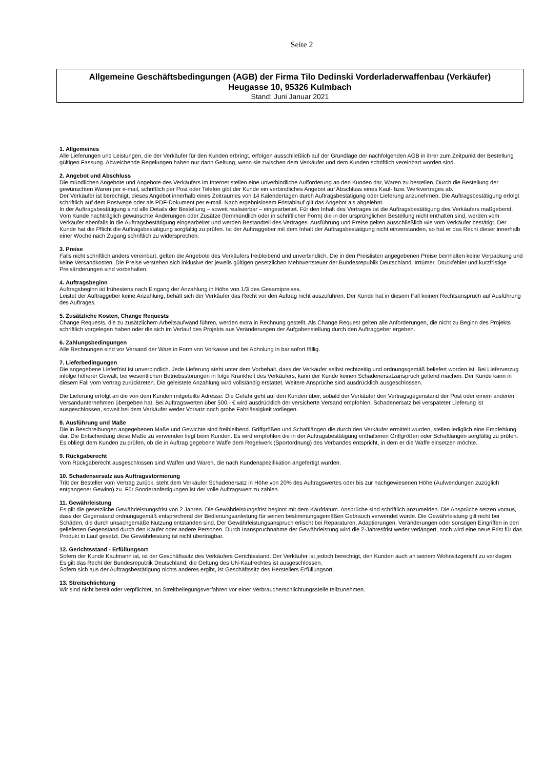Seite 2
Allgemeine Geschäftsbedingungen (AGB) der Firma Tilo Dedinski Vorderladerwaffenbau (Verkäufer)
Heugasse 10, 95326 Kulmbach
Stand: Juni Januar 2021
1. Allgemeines
Alle Lieferungen und Leistungen, die der Verkäufer für den Kunden erbringt, erfolgen ausschließlich auf der Grundlage der nachfolgenden AGB in ihrer zum Zeitpunkt der Bestellung gültigen Fassung. Abweichende Regelungen haben nur dann Geltung, wenn sie zwischen dem Verkäufer und dem Kunden schriftlich vereinbart worden sind.
2. Angebot und Abschluss
Die mündlichen Angebote und Angebote des Verkäufers im Internet stellen eine unverbindliche Aufforderung an den Kunden dar, Waren zu bestellen. Durch die Bestellung der gewünschten Waren per e-mail, schriftlich per Post oder Telefon gibt der Kunde ein verbindliches Angebot auf Abschluss eines Kauf- bzw. Werkvertrages ab.
Der Verkäufer ist berechtigt, dieses Angebot innerhalb eines Zeitraumes von 14 Kalendertagen durch Auftragsbestätigung oder Lieferung anzunehmen. Die Auftragsbestätigung erfolgt schriftlich auf dem Postwege oder als PDF-Dokument per e-mail. Nach ergebnislosem Fristablauf gilt das Angebot als abgelehnt.
In der Auftragsbestätigung sind alle Details der Bestellung – soweit realisierbar – eingearbeitet. Für den Inhalt des Vertrages ist die Auftragsbestätigung des Verkäufers maßgebend.
Vom Kunde nachträglich gewünschte Änderungen oder Zusätze (fernmündlich oder in schriftlicher Form) die in der ursprünglichen Bestellung nicht enthalten sind, werden vom Verkäufer ebenfalls in die Auftragsbestätigung eingearbeitet und werden Bestandteil des Vertrages. Ausführung und Preise gelten ausschließlich wie vom Verkäufer bestätigt. Der Kunde hat die Pflicht die Auftragsbestätigung sorgfältig zu prüfen. Ist der Auftraggeber mit dem Inhalt der Auftragsbestätigung nicht einverstanden, so hat er das Recht dieser innerhalb einer Woche nach Zugang schriftlich zu widersprechen.
3. Preise
Falls nicht schriftlich anders vereinbart, gelten die Angebote des Verkäufers freibleibend und unverbindlich. Die in den Preislisten angegebenen Preise beinhalten keine Verpackung und keine Versandkosten. Die Preise verstehen sich inklusive der jeweils gültigen gesetzlichen Mehrwertsteuer der Bundesrepublik Deutschland. Irrtümer, Druckfehler und kurzfristige Preisänderungen sind vorbehalten.
4. Auftragsbeginn
Auftragsbeginn ist frühestens nach Eingang der Anzahlung in Höhe von 1/3 des Gesamtpreises.
Leistet der Auftraggeber keine Anzahlung, behält sich der Verkäufer das Recht vor den Auftrag nicht auszuführen. Der Kunde hat in diesem Fall keinen Rechtsanspruch auf Ausführung des Auftrages.
5. Zusätzliche Kosten, Change Requests
Change Requests, die zu zusätzlichem Arbeitsaufwand führen, werden extra in Rechnung gestellt. Als Change Request gelten alle Anforderungen, die nicht zu Beginn des Projekts schriftlich vorgelegen haben oder die sich im Verlauf des Projekts aus Veränderungen der Aufgabenstellung durch den Auftraggeber ergeben.
6. Zahlungsbedingungen
Alle Rechnungen sind vor Versand der Ware in Form von Vorkasse und bei Abholung in bar sofort fällig.
7. Lieferbedingungen
Die angegebene Lieferfrist ist unverbindlich. Jede Lieferung steht unter dem Vorbehalt, dass der Verkäufer selbst rechtzeitig und ordnungsgemäß beliefert worden ist. Bei Lieferverzug infolge höherer Gewalt, bei wesentlichen Betriebsstörungen in folge Krankheit des Verkäufers, kann der Kunde keinen Schadenersatzanspruch geltend machen. Der Kunde kann in diesem Fall vom Vertrag zurücktreten. Die geleistete Anzahlung wird vollständig erstattet. Weitere Ansprüche sind ausdrücklich ausgeschlossen.
Die Lieferung erfolgt an die von dem Kunden mitgeteilte Adresse. Die Gefahr geht auf den Kunden über, sobald der Verkäufer den Vertragsgegenstand der Post oder einem anderen Versandunternehmen übergeben hat. Bei Auftragswerten über 500,- € wird ausdrücklich der versicherte Versand empfohlen. Schadenersatz bei verspäteter Lieferung ist ausgeschlossen, soweit bei dem Verkäufer weder Vorsatz noch grobe Fahrlässigkeit vorliegen.
8. Ausführung und Maße
Die in Beschreibungen angegebenen Maße und Gewichte sind freibleibend. Griffgrößen und Schaftlängen die durch den Verkäufer ermittelt wurden, stellen lediglich eine Empfehlung dar. Die Entscheidung diese Maße zu verwenden liegt beim Kunden. Es wird empfohlen die in der Auftragsbestätigung enthaltenen Griffgrößen oder Schaftlängen sorgfältig zu prüfen. Es obliegt dem Kunden zu prüfen, ob die in Auftrag gegebene Waffe dem Regelwerk (Sportordnung) des Verbandes entspricht, in dem er die Waffe einsetzen möchte.
9. Rückgaberecht
Vom Rückgaberecht ausgeschlossen sind Waffen und Waren, die nach Kundenspezifikation angefertigt wurden.
10. Schadensersatz aus Auftragsstornierung
Tritt der Besteller vom Vertrag zurück, steht dem Verkäufer Schadenersatz in Höhe von 20% des Auftragswertes oder bis zur nachgewiesenen Höhe (Aufwendungen zuzüglich entgangener Gewinn) zu. Für Sonderanfertigungen ist der volle Auftragswert zu zahlen.
11. Gewährleistung
Es gilt die gesetzliche Gewährleistungsfrist von 2 Jahren. Die Gewährleistungsfrist beginnt mit dem Kaufdatum. Ansprüche sind schriftlich anzumelden. Die Ansprüche setzen voraus, dass der Gegenstand ordnungsgemäß entsprechend der Bedienungsanleitung für seinen bestimmungsgemäßen Gebrauch verwendet wurde. Die Gewährleistung gilt nicht bei Schäden, die durch unsachgemäße Nutzung entstanden sind. Der Gewährleistungsanspruch erlischt bei Reparaturen, Adaptierungen, Veränderungen oder sonstigen Eingriffen in den gelieferten Gegenstand durch den Käufer oder andere Personen. Durch Inanspruchnahme der Gewährleistung wird die 2-Jahresfrist weder verlängert, noch wird eine neue Frist für das Produkt in Lauf gesetzt. Die Gewährleistung ist nicht übertragbar.
12. Gerichtsstand - Erfüllungsort
Sofern der Kunde Kaufmann ist, ist der Geschäftssitz des Verkäufers Gerichtsstand. Der Verkäufer ist jedoch berechtigt, den Kunden auch an seinem Wohnsitzgericht zu verklagen.
Es gilt das Recht der Bundesrepublik Deutschland; die Geltung des UN-Kaufrechtes ist ausgeschlossen.
Sofern sich aus der Auftragsbestätigung nichts anderes ergibt, ist Geschäftssitz des Herstellers Erfüllungsort.
13. Streitschlichtung
Wir sind nicht bereit oder verpflichtet, an Streitbeilegungsverfahren vor einer Verbraucherschlichtungsstelle teilzunehmen.